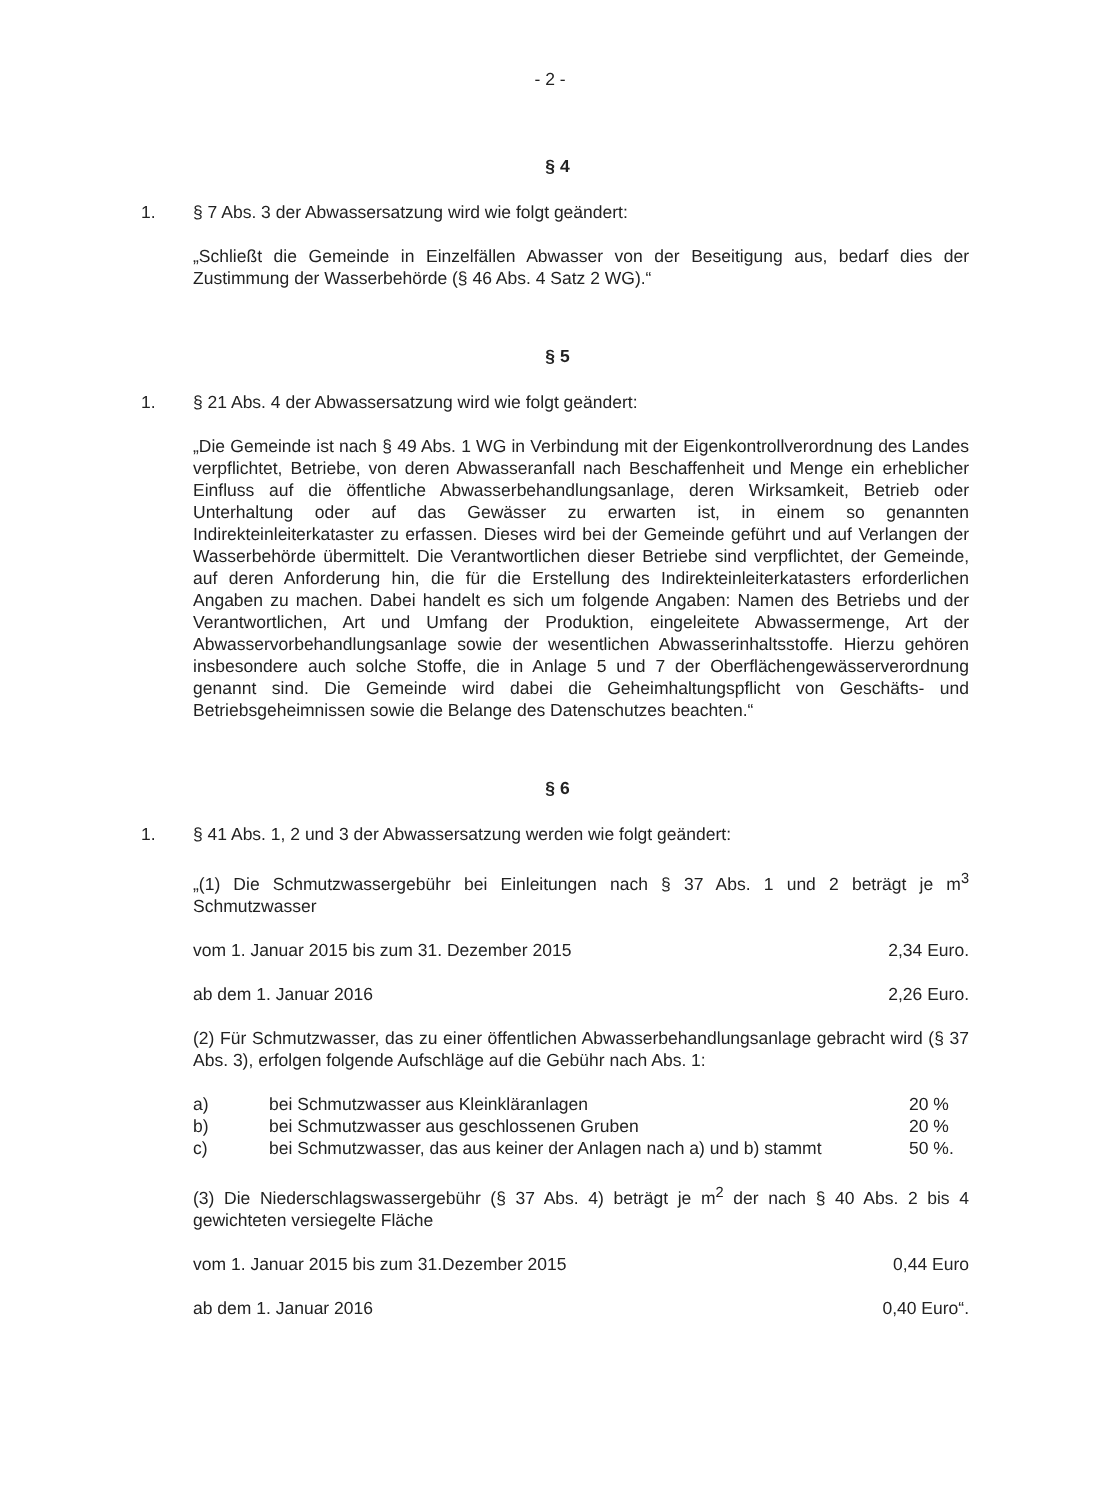- 2 -
§ 4
1. § 7 Abs. 3 der Abwassersatzung wird wie folgt geändert:
„Schließt die Gemeinde in Einzelfällen Abwasser von der Beseitigung aus, bedarf dies der Zustimmung der Wasserbehörde (§ 46 Abs. 4 Satz 2 WG).“
§ 5
1. § 21 Abs. 4 der Abwassersatzung wird wie folgt geändert:
„Die Gemeinde ist nach § 49 Abs. 1 WG in Verbindung mit der Eigenkontrollverordnung des Landes verpflichtet, Betriebe, von deren Abwasseranfall nach Beschaffenheit und Menge ein erheblicher Einfluss auf die öffentliche Abwasserbehandlungsanlage, deren Wirksamkeit, Betrieb oder Unterhaltung oder auf das Gewässer zu erwarten ist, in einem so genannten Indirekteinleiterkataster zu erfassen. Dieses wird bei der Gemeinde geführt und auf Verlangen der Wasserbehörde übermittelt. Die Verantwortlichen dieser Betriebe sind verpflichtet, der Gemeinde, auf deren Anforderung hin, die für die Erstellung des Indirekteinleiterkatasters erforderlichen Angaben zu machen. Dabei handelt es sich um folgende Angaben: Namen des Betriebs und der Verantwortlichen, Art und Umfang der Produktion, eingeleitete Abwassermenge, Art der Abwasservorbehandlungsanlage sowie der wesentlichen Abwasserinhaltsstoffe. Hierzu gehören insbesondere auch solche Stoffe, die in Anlage 5 und 7 der Oberflächengewässerverordnung genannt sind. Die Gemeinde wird dabei die Geheimhaltungspflicht von Geschäfts- und Betriebsgeheimnissen sowie die Belange des Datenschutzes beachten.“
§ 6
1. § 41 Abs. 1, 2 und 3 der Abwassersatzung werden wie folgt geändert:
„(1) Die Schmutzwassergebühr bei Einleitungen nach § 37 Abs. 1 und 2 beträgt je m<sup>3</sup> Schmutzwasser
vom 1. Januar 2015 bis zum 31. Dezember 2015 2,34 Euro.
ab dem 1. Januar 2016 2,26 Euro.
(2) Für Schmutzwasser, das zu einer öffentlichen Abwasserbehandlungsanlage gebracht wird (§ 37 Abs. 3), erfolgen folgende Aufschläge auf die Gebühr nach Abs. 1:
a) bei Schmutzwasser aus Kleinkläranlagen 20 %
b) bei Schmutzwasser aus geschlossenen Gruben 20 %
c) bei Schmutzwasser, das aus keiner der Anlagen nach a) und b) stammt 50 %.
(3) Die Niederschlagswassergebühr (§ 37 Abs. 4) beträgt je m<sup>2</sup> der nach § 40 Abs. 2 bis 4 gewichteten versiegelte Fläche
vom 1. Januar 2015 bis zum 31.Dezember 2015 0,44 Euro
ab dem 1. Januar 2016 0,40 Euro“.